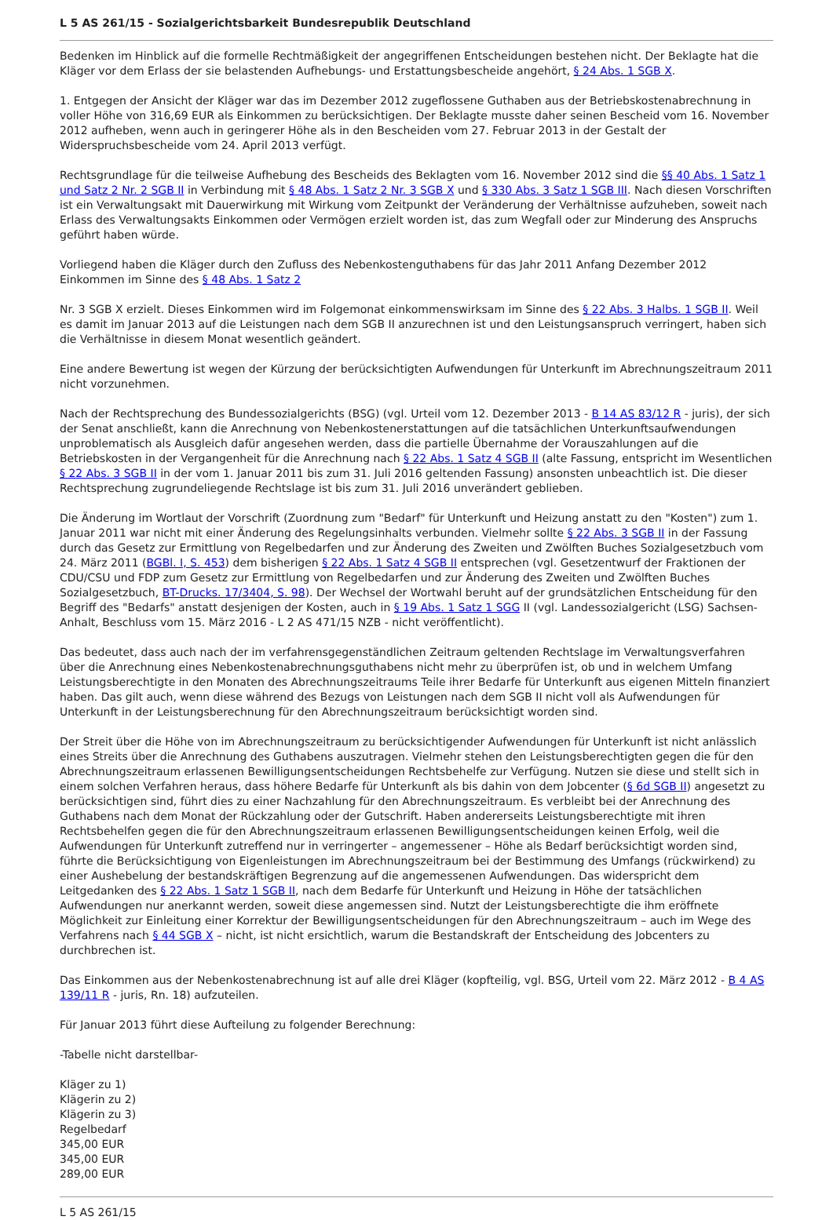L 5 AS 261/15 - Sozialgerichtsbarkeit Bundesrepublik Deutschland
Bedenken im Hinblick auf die formelle Rechtmäßigkeit der angegriffenen Entscheidungen bestehen nicht. Der Beklagte hat die Kläger vor dem Erlass der sie belastenden Aufhebungs- und Erstattungsbescheide angehört, § 24 Abs. 1 SGB X.
1. Entgegen der Ansicht der Kläger war das im Dezember 2012 zugeflossene Guthaben aus der Betriebskostenabrechnung in voller Höhe von 316,69 EUR als Einkommen zu berücksichtigen. Der Beklagte musste daher seinen Bescheid vom 16. November 2012 aufheben, wenn auch in geringerer Höhe als in den Bescheiden vom 27. Februar 2013 in der Gestalt der Widerspruchsbescheide vom 24. April 2013 verfügt.
Rechtsgrundlage für die teilweise Aufhebung des Bescheids des Beklagten vom 16. November 2012 sind die §§ 40 Abs. 1 Satz 1 und Satz 2 Nr. 2 SGB II in Verbindung mit § 48 Abs. 1 Satz 2 Nr. 3 SGB X und § 330 Abs. 3 Satz 1 SGB III. Nach diesen Vorschriften ist ein Verwaltungsakt mit Dauerwirkung mit Wirkung vom Zeitpunkt der Veränderung der Verhältnisse aufzuheben, soweit nach Erlass des Verwaltungsakts Einkommen oder Vermögen erzielt worden ist, das zum Wegfall oder zur Minderung des Anspruchs geführt haben würde.
Vorliegend haben die Kläger durch den Zufluss des Nebenkostenguthabens für das Jahr 2011 Anfang Dezember 2012 Einkommen im Sinne des § 48 Abs. 1 Satz 2
Nr. 3 SGB X erzielt. Dieses Einkommen wird im Folgemonat einkommenswirksam im Sinne des § 22 Abs. 3 Halbs. 1 SGB II. Weil es damit im Januar 2013 auf die Leistungen nach dem SGB II anzurechnen ist und den Leistungsanspruch verringert, haben sich die Verhältnisse in diesem Monat wesentlich geändert.
Eine andere Bewertung ist wegen der Kürzung der berücksichtigten Aufwendungen für Unterkunft im Abrechnungszeitraum 2011 nicht vorzunehmen.
Nach der Rechtsprechung des Bundessozialgerichts (BSG) (vgl. Urteil vom 12. Dezember 2013 - B 14 AS 83/12 R - juris), der sich der Senat anschließt, kann die Anrechnung von Nebenkostenerstattungen auf die tatsächlichen Unterkunftsaufwendungen unproblematisch als Ausgleich dafür angesehen werden, dass die partielle Übernahme der Vorauszahlungen auf die Betriebskosten in der Vergangenheit für die Anrechnung nach § 22 Abs. 1 Satz 4 SGB II (alte Fassung, entspricht im Wesentlichen § 22 Abs. 3 SGB II in der vom 1. Januar 2011 bis zum 31. Juli 2016 geltenden Fassung) ansonsten unbeachtlich ist. Die dieser Rechtsprechung zugrundeliegende Rechtslage ist bis zum 31. Juli 2016 unverändert geblieben.
Die Änderung im Wortlaut der Vorschrift (Zuordnung zum "Bedarf" für Unterkunft und Heizung anstatt zu den "Kosten") zum 1. Januar 2011 war nicht mit einer Änderung des Regelungsinhalts verbunden. Vielmehr sollte § 22 Abs. 3 SGB II in der Fassung durch das Gesetz zur Ermittlung von Regelbedarfen und zur Änderung des Zweiten und Zwölften Buches Sozialgesetzbuch vom 24. März 2011 (BGBl. I, S. 453) dem bisherigen § 22 Abs. 1 Satz 4 SGB II entsprechen (vgl. Gesetzentwurf der Fraktionen der CDU/CSU und FDP zum Gesetz zur Ermittlung von Regelbedarfen und zur Änderung des Zweiten und Zwölften Buches Sozialgesetzbuch, BT-Drucks. 17/3404, S. 98). Der Wechsel der Wortwahl beruht auf der grundsätzlichen Entscheidung für den Begriff des "Bedarfs" anstatt desjenigen der Kosten, auch in § 19 Abs. 1 Satz 1 SGG II (vgl. Landessozialgericht (LSG) Sachsen-Anhalt, Beschluss vom 15. März 2016 - L 2 AS 471/15 NZB - nicht veröffentlicht).
Das bedeutet, dass auch nach der im verfahrensgegenständlichen Zeitraum geltenden Rechtslage im Verwaltungsverfahren über die Anrechnung eines Nebenkostenabrechnungsguthabens nicht mehr zu überprüfen ist, ob und in welchem Umfang Leistungsberechtigte in den Monaten des Abrechnungszeitraums Teile ihrer Bedarfe für Unterkunft aus eigenen Mitteln finanziert haben. Das gilt auch, wenn diese während des Bezugs von Leistungen nach dem SGB II nicht voll als Aufwendungen für Unterkunft in der Leistungsberechnung für den Abrechnungszeitraum berücksichtigt worden sind.
Der Streit über die Höhe von im Abrechnungszeitraum zu berücksichtigender Aufwendungen für Unterkunft ist nicht anlässlich eines Streits über die Anrechnung des Guthabens auszutragen. Vielmehr stehen den Leistungsberechtigten gegen die für den Abrechnungszeitraum erlassenen Bewilligungsentscheidungen Rechtsbehelfe zur Verfügung. Nutzen sie diese und stellt sich in einem solchen Verfahren heraus, dass höhere Bedarfe für Unterkunft als bis dahin von dem Jobcenter (§ 6d SGB II) angesetzt zu berücksichtigen sind, führt dies zu einer Nachzahlung für den Abrechnungszeitraum. Es verbleibt bei der Anrechnung des Guthabens nach dem Monat der Rückzahlung oder der Gutschrift. Haben andererseits Leistungsberechtigte mit ihren Rechtsbehelfen gegen die für den Abrechnungszeitraum erlassenen Bewilligungsentscheidungen keinen Erfolg, weil die Aufwendungen für Unterkunft zutreffend nur in verringerter – angemessener – Höhe als Bedarf berücksichtigt worden sind, führte die Berücksichtigung von Eigenleistungen im Abrechnungszeitraum bei der Bestimmung des Umfangs (rückwirkend) zu einer Aushebelung der bestandskräftigen Begrenzung auf die angemessenen Aufwendungen. Das widerspricht dem Leitgedanken des § 22 Abs. 1 Satz 1 SGB II, nach dem Bedarfe für Unterkunft und Heizung in Höhe der tatsächlichen Aufwendungen nur anerkannt werden, soweit diese angemessen sind. Nutzt der Leistungsberechtigte die ihm eröffnete Möglichkeit zur Einleitung einer Korrektur der Bewilligungsentscheidungen für den Abrechnungszeitraum – auch im Wege des Verfahrens nach § 44 SGB X – nicht, ist nicht ersichtlich, warum die Bestandskraft der Entscheidung des Jobcenters zu durchbrechen ist.
Das Einkommen aus der Nebenkostenabrechnung ist auf alle drei Kläger (kopfteilig, vgl. BSG, Urteil vom 22. März 2012 - B 4 AS 139/11 R - juris, Rn. 18) aufzuteilen.
Für Januar 2013 führt diese Aufteilung zu folgender Berechnung:
-Tabelle nicht darstellbar-
Kläger zu 1)
Klägerin zu 2)
Klägerin zu 3)
Regelbedarf
345,00 EUR
345,00 EUR
289,00 EUR
L 5 AS 261/15